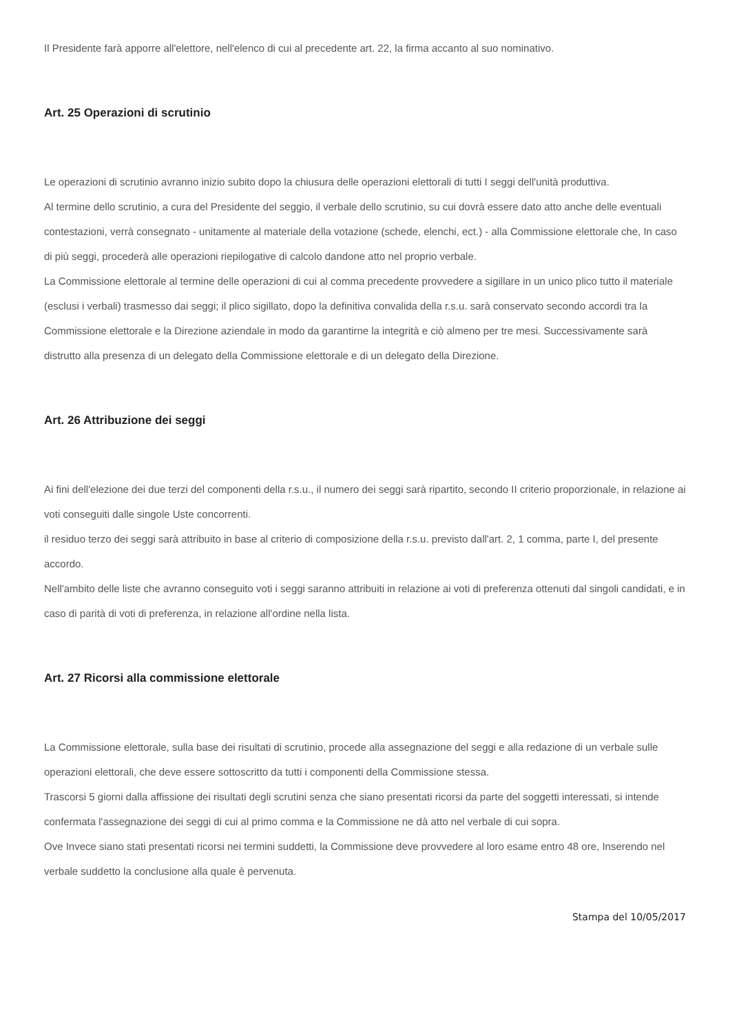Il Presidente farà apporre all'elettore, nell'elenco di cui al precedente art. 22, la firma accanto al suo nominativo.
Art. 25 Operazioni di scrutinio
Le operazioni di scrutinio avranno inizio subito dopo la chiusura delle operazioni elettorali di tutti I seggi dell'unità produttiva.
Al termine dello scrutinio, a cura del Presidente del seggio, il verbale dello scrutinio, su cui dovrà essere dato atto anche delle eventuali contestazioni, verrà consegnato - unitamente al materiale della votazione (schede, elenchi, ect.) - alla Commissione elettorale che, In caso di più seggi, procederà alle operazioni riepilogative di calcolo dandone atto nel proprio verbale.
La Commissione elettorale al termine delle operazioni di cui al comma precedente provvedere a sigillare in un unico plico tutto il materiale (esclusi i verbali) trasmesso dai seggi; il plico sigillato, dopo la definitiva convalida della r.s.u. sarà conservato secondo accordi tra la Commissione elettorale e la Direzione aziendale in modo da garantirne la integrità e ciò almeno per tre mesi. Successivamente sarà distrutto alla presenza di un delegato della Commissione elettorale e di un delegato della Direzione.
Art. 26 Attribuzione dei seggi
Ai fini dell'elezione dei due terzi del componenti della r.s.u., il numero dei seggi sarà ripartito, secondo II criterio proporzionale, in relazione ai voti conseguiti dalle singole Uste concorrenti.
il residuo terzo dei seggi sarà attribuito in base al criterio di composizione della r.s.u. previsto dall'art. 2, 1 comma, parte I, del presente accordo.
Nell'ambito delle liste che avranno conseguito voti i seggi saranno attribuiti in relazione ai voti di preferenza ottenuti dal singoli candidati, e in caso di parità di voti di preferenza, in relazione all'ordine nella lista.
Art. 27 Ricorsi alla commissione elettorale
La Commissione elettorale, sulla base dei risultati di scrutinio, procede alla assegnazione del seggi e alla redazione di un verbale sulle operazioni elettorali, che deve essere sottoscritto da tutti i componenti della Commissione stessa.
Trascorsi 5 giorni dalla affissione dei risultati degli scrutini senza che siano presentati ricorsi da parte del soggetti interessati, si intende confermata l'assegnazione dei seggi di cui al primo comma e la Commissione ne dà atto nel verbale di cui sopra.
Ove Invece siano stati presentati ricorsi nei termini suddetti, la Commissione deve provvedere al loro esame entro 48 ore, Inserendo nel verbale suddetto la conclusione alla quale è pervenuta.
Stampa del 10/05/2017